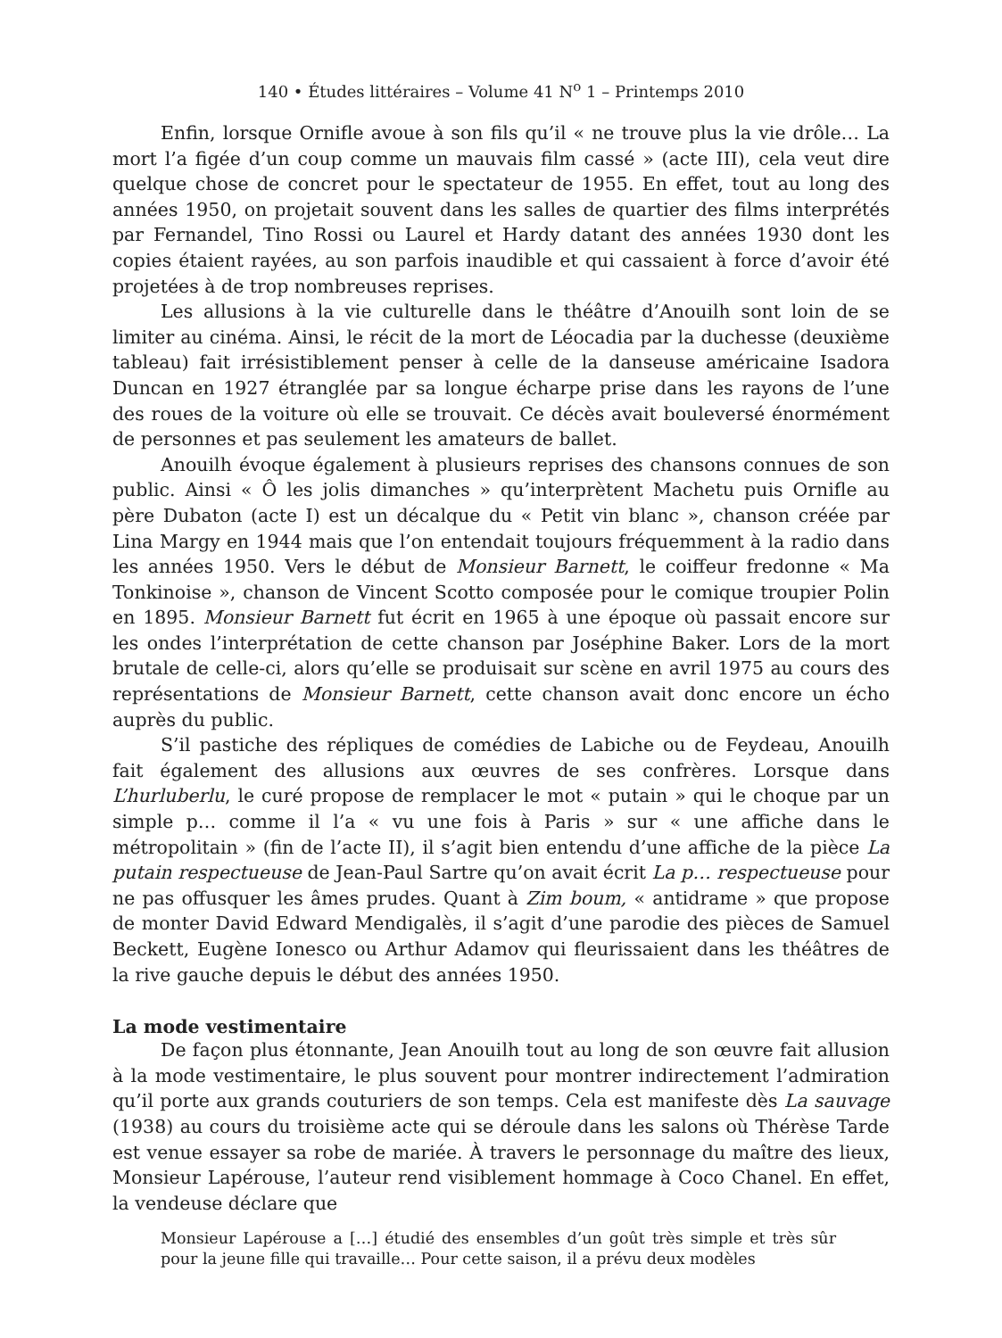140 • Études littéraires – Volume 41 N<sup>o</sup> 1 – Printemps 2010
Enfin, lorsque Ornifle avoue à son fils qu’il « ne trouve plus la vie drôle… La mort l’a figée d’un coup comme un mauvais film cassé » (acte III), cela veut dire quelque chose de concret pour le spectateur de 1955. En effet, tout au long des années 1950, on projetait souvent dans les salles de quartier des films interprétés par Fernandel, Tino Rossi ou Laurel et Hardy datant des années 1930 dont les copies étaient rayées, au son parfois inaudible et qui cassaient à force d’avoir été projetées à de trop nombreuses reprises.
Les allusions à la vie culturelle dans le théâtre d’Anouilh sont loin de se limiter au cinéma. Ainsi, le récit de la mort de Léocadia par la duchesse (deuxième tableau) fait irrésistiblement penser à celle de la danseuse américaine Isadora Duncan en 1927 étranglée par sa longue écharpe prise dans les rayons de l’une des roues de la voiture où elle se trouvait. Ce décès avait bouleversé énormément de personnes et pas seulement les amateurs de ballet.
Anouilh évoque également à plusieurs reprises des chansons connues de son public. Ainsi « Ô les jolis dimanches » qu’interprètent Machetu puis Ornifle au père Dubaton (acte I) est un décalque du « Petit vin blanc », chanson créée par Lina Margy en 1944 mais que l’on entendait toujours fréquemment à la radio dans les années 1950. Vers le début de Monsieur Barnett, le coiffeur fredonne « Ma Tonkinoise », chanson de Vincent Scotto composée pour le comique troupier Polin en 1895. Monsieur Barnett fut écrit en 1965 à une époque où passait encore sur les ondes l’interprétation de cette chanson par Joséphine Baker. Lors de la mort brutale de celle-ci, alors qu’elle se produisait sur scène en avril 1975 au cours des représentations de Monsieur Barnett, cette chanson avait donc encore un écho auprès du public.
S’il pastiche des répliques de comédies de Labiche ou de Feydeau, Anouilh fait également des allusions aux œuvres de ses confrères. Lorsque dans L’hurluberlu, le curé propose de remplacer le mot « putain » qui le choque par un simple p… comme il l’a « vu une fois à Paris » sur « une affiche dans le métropolitain » (fin de l’acte II), il s’agit bien entendu d’une affiche de la pièce La putain respectueuse de Jean-Paul Sartre qu’on avait écrit La p… respectueuse pour ne pas offusquer les âmes prudes. Quant à Zim boum, « antidrame » que propose de monter David Edward Mendigalès, il s’agit d’une parodie des pièces de Samuel Beckett, Eugène Ionesco ou Arthur Adamov qui fleurissaient dans les théâtres de la rive gauche depuis le début des années 1950.
La mode vestimentaire
De façon plus étonnante, Jean Anouilh tout au long de son œuvre fait allusion à la mode vestimentaire, le plus souvent pour montrer indirectement l’admiration qu’il porte aux grands couturiers de son temps. Cela est manifeste dès La sauvage (1938) au cours du troisième acte qui se déroule dans les salons où Thérèse Tarde est venue essayer sa robe de mariée. À travers le personnage du maître des lieux, Monsieur Lapérouse, l’auteur rend visiblement hommage à Coco Chanel. En effet, la vendeuse déclare que
Monsieur Lapérouse a […] étudié des ensembles d’un goût très simple et très sûr pour la jeune fille qui travaille… Pour cette saison, il a prévu deux modèles